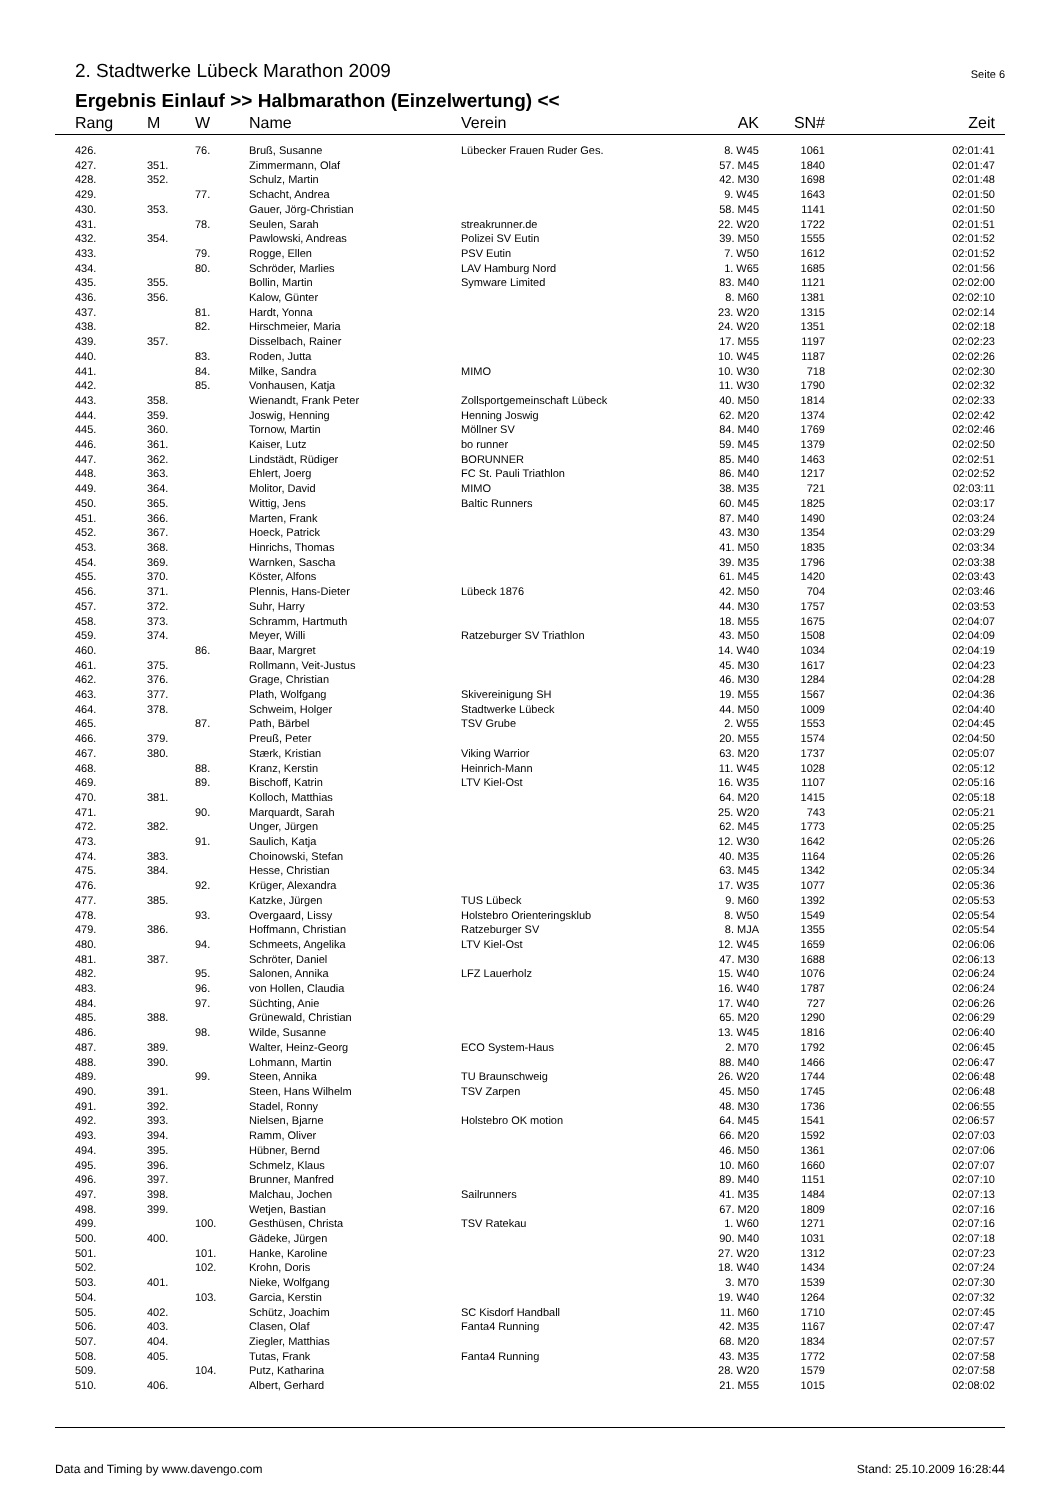2. Stadtwerke Lübeck Marathon 2009
Seite 6
Ergebnis Einlauf >> Halbmarathon (Einzelwertung) <<
| Rang | M | W | Name | Verein | AK | SN# | Zeit |
| --- | --- | --- | --- | --- | --- | --- | --- |
| 426. | | 76. | Bruß, Susanne | Lübecker Frauen Ruder Ges. | 8. W45 | 1061 | 02:01:41 |
| 427. | 351. | | Zimmermann, Olaf | | 57. M45 | 1840 | 02:01:47 |
| 428. | 352. | | Schulz, Martin | | 42. M30 | 1698 | 02:01:48 |
| 429. | | 77. | Schacht, Andrea | | 9. W45 | 1643 | 02:01:50 |
| 430. | 353. | | Gauer, Jörg-Christian | | 58. M45 | 1141 | 02:01:50 |
| 431. | | 78. | Seulen, Sarah | streakrunner.de | 22. W20 | 1722 | 02:01:51 |
| 432. | 354. | | Pawlowski, Andreas | Polizei SV Eutin | 39. M50 | 1555 | 02:01:52 |
| 433. | | 79. | Rogge, Ellen | PSV Eutin | 7. W50 | 1612 | 02:01:52 |
| 434. | | 80. | Schröder, Marlies | LAV Hamburg Nord | 1. W65 | 1685 | 02:01:56 |
| 435. | 355. | | Bollin, Martin | Symware Limited | 83. M40 | 1121 | 02:02:00 |
| 436. | 356. | | Kalow, Günter | | 8. M60 | 1381 | 02:02:10 |
| 437. | | 81. | Hardt, Yonna | | 23. W20 | 1315 | 02:02:14 |
| 438. | | 82. | Hirschmeier, Maria | | 24. W20 | 1351 | 02:02:18 |
| 439. | 357. | | Disselbach, Rainer | | 17. M55 | 1197 | 02:02:23 |
| 440. | | 83. | Roden, Jutta | | 10. W45 | 1187 | 02:02:26 |
| 441. | | 84. | Milke, Sandra | MIMO | 10. W30 | 718 | 02:02:30 |
| 442. | | 85. | Vonhausen, Katja | | 11. W30 | 1790 | 02:02:32 |
| 443. | 358. | | Wienandt, Frank Peter | Zollsportgemeinschaft Lübeck | 40. M50 | 1814 | 02:02:33 |
| 444. | 359. | | Joswig, Henning | Henning Joswig | 62. M20 | 1374 | 02:02:42 |
| 445. | 360. | | Tornow, Martin | Möllner SV | 84. M40 | 1769 | 02:02:46 |
| 446. | 361. | | Kaiser, Lutz | bo runner | 59. M45 | 1379 | 02:02:50 |
| 447. | 362. | | Lindstädt, Rüdiger | BORUNNER | 85. M40 | 1463 | 02:02:51 |
| 448. | 363. | | Ehlert, Joerg | FC St. Pauli Triathlon | 86. M40 | 1217 | 02:02:52 |
| 449. | 364. | | Molitor, David | MIMO | 38. M35 | 721 | 02:03:11 |
| 450. | 365. | | Wittig, Jens | Baltic Runners | 60. M45 | 1825 | 02:03:17 |
| 451. | 366. | | Marten, Frank | | 87. M40 | 1490 | 02:03:24 |
| 452. | 367. | | Hoeck, Patrick | | 43. M30 | 1354 | 02:03:29 |
| 453. | 368. | | Hinrichs, Thomas | | 41. M50 | 1835 | 02:03:34 |
| 454. | 369. | | Warnken, Sascha | | 39. M35 | 1796 | 02:03:38 |
| 455. | 370. | | Köster, Alfons | | 61. M45 | 1420 | 02:03:43 |
| 456. | 371. | | Plennis, Hans-Dieter | Lübeck 1876 | 42. M50 | 704 | 02:03:46 |
| 457. | 372. | | Suhr, Harry | | 44. M30 | 1757 | 02:03:53 |
| 458. | 373. | | Schramm, Hartmuth | | 18. M55 | 1675 | 02:04:07 |
| 459. | 374. | | Meyer, Willi | Ratzeburger SV Triathlon | 43. M50 | 1508 | 02:04:09 |
| 460. | | 86. | Baar, Margret | | 14. W40 | 1034 | 02:04:19 |
| 461. | 375. | | Rollmann, Veit-Justus | | 45. M30 | 1617 | 02:04:23 |
| 462. | 376. | | Grage, Christian | | 46. M30 | 1284 | 02:04:28 |
| 463. | 377. | | Plath, Wolfgang | Skivereinigung SH | 19. M55 | 1567 | 02:04:36 |
| 464. | 378. | | Schweim, Holger | Stadtwerke Lübeck | 44. M50 | 1009 | 02:04:40 |
| 465. | | 87. | Path, Bärbel | TSV Grube | 2. W55 | 1553 | 02:04:45 |
| 466. | 379. | | Preuß, Peter | | 20. M55 | 1574 | 02:04:50 |
| 467. | 380. | | Stærk, Kristian | Viking Warrior | 63. M20 | 1737 | 02:05:07 |
| 468. | | 88. | Kranz, Kerstin | Heinrich-Mann | 11. W45 | 1028 | 02:05:12 |
| 469. | | 89. | Bischoff, Katrin | LTV Kiel-Ost | 16. W35 | 1107 | 02:05:16 |
| 470. | 381. | | Kolloch, Matthias | | 64. M20 | 1415 | 02:05:18 |
| 471. | | 90. | Marquardt, Sarah | | 25. W20 | 743 | 02:05:21 |
| 472. | 382. | | Unger, Jürgen | | 62. M45 | 1773 | 02:05:25 |
| 473. | | 91. | Saulich, Katja | | 12. W30 | 1642 | 02:05:26 |
| 474. | 383. | | Choinowski, Stefan | | 40. M35 | 1164 | 02:05:26 |
| 475. | 384. | | Hesse, Christian | | 63. M45 | 1342 | 02:05:34 |
| 476. | | 92. | Krüger, Alexandra | | 17. W35 | 1077 | 02:05:36 |
| 477. | 385. | | Katzke, Jürgen | TUS Lübeck | 9. M60 | 1392 | 02:05:53 |
| 478. | | 93. | Overgaard, Lissy | Holstebro Orienteringsklub | 8. W50 | 1549 | 02:05:54 |
| 479. | 386. | | Hoffmann, Christian | Ratzeburger SV | 8. MJA | 1355 | 02:05:54 |
| 480. | | 94. | Schmeets, Angelika | LTV Kiel-Ost | 12. W45 | 1659 | 02:06:06 |
| 481. | 387. | | Schröter, Daniel | | 47. M30 | 1688 | 02:06:13 |
| 482. | | 95. | Salonen, Annika | LFZ Lauerholz | 15. W40 | 1076 | 02:06:24 |
| 483. | | 96. | von Hollen, Claudia | | 16. W40 | 1787 | 02:06:24 |
| 484. | | 97. | Süchting, Anie | | 17. W40 | 727 | 02:06:26 |
| 485. | 388. | | Grünewald, Christian | | 65. M20 | 1290 | 02:06:29 |
| 486. | | 98. | Wilde, Susanne | | 13. W45 | 1816 | 02:06:40 |
| 487. | 389. | | Walter, Heinz-Georg | ECO System-Haus | 2. M70 | 1792 | 02:06:45 |
| 488. | 390. | | Lohmann, Martin | | 88. M40 | 1466 | 02:06:47 |
| 489. | | 99. | Steen, Annika | TU Braunschweig | 26. W20 | 1744 | 02:06:48 |
| 490. | 391. | | Steen, Hans Wilhelm | TSV Zarpen | 45. M50 | 1745 | 02:06:48 |
| 491. | 392. | | Stadel, Ronny | | 48. M30 | 1736 | 02:06:55 |
| 492. | 393. | | Nielsen, Bjarne | Holstebro OK motion | 64. M45 | 1541 | 02:06:57 |
| 493. | 394. | | Ramm, Oliver | | 66. M20 | 1592 | 02:07:03 |
| 494. | 395. | | Hübner, Bernd | | 46. M50 | 1361 | 02:07:06 |
| 495. | 396. | | Schmelz, Klaus | | 10. M60 | 1660 | 02:07:07 |
| 496. | 397. | | Brunner, Manfred | | 89. M40 | 1151 | 02:07:10 |
| 497. | 398. | | Malchau, Jochen | Sailrunners | 41. M35 | 1484 | 02:07:13 |
| 498. | 399. | | Wetjen, Bastian | | 67. M20 | 1809 | 02:07:16 |
| 499. | | 100. | Gesthüsen, Christa | TSV Ratekau | 1. W60 | 1271 | 02:07:16 |
| 500. | 400. | | Gädeke, Jürgen | | 90. M40 | 1031 | 02:07:18 |
| 501. | | 101. | Hanke, Karoline | | 27. W20 | 1312 | 02:07:23 |
| 502. | | 102. | Krohn, Doris | | 18. W40 | 1434 | 02:07:24 |
| 503. | 401. | | Nieke, Wolfgang | | 3. M70 | 1539 | 02:07:30 |
| 504. | | 103. | Garcia, Kerstin | | 19. W40 | 1264 | 02:07:32 |
| 505. | 402. | | Schütz, Joachim | SC Kisdorf Handball | 11. M60 | 1710 | 02:07:45 |
| 506. | 403. | | Clasen, Olaf | Fanta4 Running | 42. M35 | 1167 | 02:07:47 |
| 507. | 404. | | Ziegler, Matthias | | 68. M20 | 1834 | 02:07:57 |
| 508. | 405. | | Tutas, Frank | Fanta4 Running | 43. M35 | 1772 | 02:07:58 |
| 509. | | 104. | Putz, Katharina | | 28. W20 | 1579 | 02:07:58 |
| 510. | 406. | | Albert, Gerhard | | 21. M55 | 1015 | 02:08:02 |
Data and Timing by www.davengo.com
Stand: 25.10.2009 16:28:44